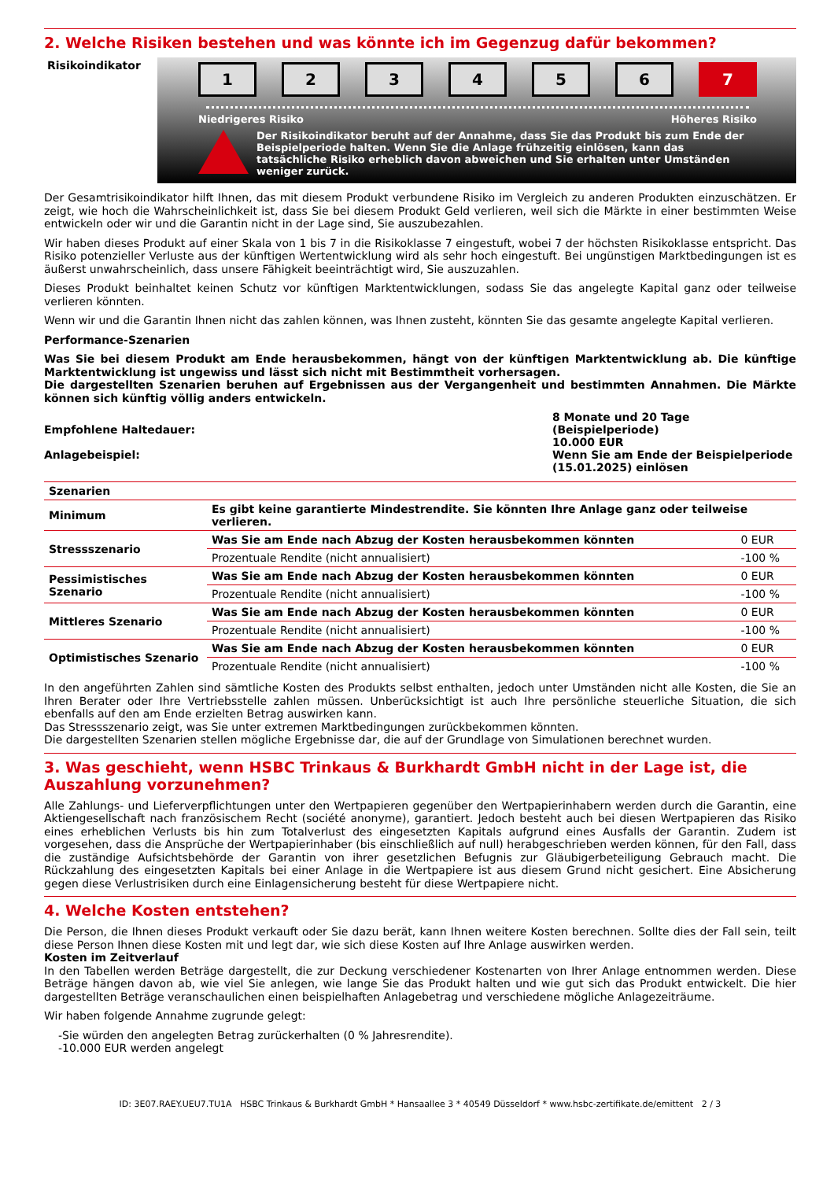2. Welche Risiken bestehen und was könnte ich im Gegenzug dafür bekommen?
Risikoindikator
123456 7
Niedrigeres Risiko Höheres Risiko
Der Risikoindikator beruht auf der Annahme, dass Sie das Produkt bis zum Ende der Beispielperiode halten. Wenn Sie die Anlage frühzeitig einlösen, kann das tatsächliche Risiko erheblich davon abweichen und Sie erhalten unter Umständen weniger zurück.
Der Gesamtrisikoindikator hilft Ihnen, das mit diesem Produkt verbundene Risiko im Vergleich zu anderen Produkten einzuschätzen. Er zeigt, wie hoch die Wahrscheinlichkeit ist, dass Sie bei diesem Produkt Geld verlieren, weil sich die Märkte in einer bestimmten Weise entwickeln oder wir und die Garantin nicht in der Lage sind, Sie auszubezahlen.
Wir haben dieses Produkt auf einer Skala von 1 bis 7 in die Risikoklasse 7 eingestuft, wobei 7 der höchsten Risikoklasse entspricht. Das Risiko potenzieller Verluste aus der künftigen Wertentwicklung wird als sehr hoch eingestuft. Bei ungünstigen Marktbedingungen ist es äußerst unwahrscheinlich, dass unsere Fähigkeit beeinträchtigt wird, Sie auszuzahlen.
Dieses Produkt beinhaltet keinen Schutz vor künftigen Marktentwicklungen, sodass Sie das angelegte Kapital ganz oder teilweise verlieren könnten.
Wenn wir und die Garantin Ihnen nicht das zahlen können, was Ihnen zusteht, könnten Sie das gesamte angelegte Kapital verlieren.
Performance-Szenarien
Was Sie bei diesem Produkt am Ende herausbekommen, hängt von der künftigen Marktentwicklung ab. Die künftige Marktentwicklung ist ungewiss und lässt sich nicht mit Bestimmtheit vorhersagen.
Die dargestellten Szenarien beruhen auf Ergebnissen aus der Vergangenheit und bestimmten Annahmen. Die Märkte können sich künftig völlig anders entwickeln.
| Empfohlene Haltedauer: Anlagebeispiel: | 8 Monate und 20 Tage (Beispielperiode) 10.000 EUR Wenn Sie am Ende der Beispielperiode (15.01.2025) einlösen |
| Szenarien | | |
| --- | --- | --- |
| Minimum | Es gibt keine garantierte Mindestrendite. Sie könnten Ihre Anlage ganz oder teilweise verlieren. | |
| Stressszenario | Was Sie am Ende nach Abzug der Kosten herausbekommen könnten | 0 EUR |
| | Prozentuale Rendite (nicht annualisiert) | -100 % |
| Pessimistisches Szenario | Was Sie am Ende nach Abzug der Kosten herausbekommen könnten | 0 EUR |
| | Prozentuale Rendite (nicht annualisiert) | -100 % |
| Mittleres Szenario | Was Sie am Ende nach Abzug der Kosten herausbekommen könnten | 0 EUR |
| | Prozentuale Rendite (nicht annualisiert) | -100 % |
| Optimistisches Szenario | Was Sie am Ende nach Abzug der Kosten herausbekommen könnten | 0 EUR |
| | Prozentuale Rendite (nicht annualisiert) | -100 % |
In den angeführten Zahlen sind sämtliche Kosten des Produkts selbst enthalten, jedoch unter Umständen nicht alle Kosten, die Sie an Ihren Berater oder Ihre Vertriebsstelle zahlen müssen. Unberücksichtigt ist auch Ihre persönliche steuerliche Situation, die sich ebenfalls auf den am Ende erzielten Betrag auswirken kann.
Das Stressszenario zeigt, was Sie unter extremen Marktbedingungen zurückbekommen könnten.
Die dargestellten Szenarien stellen mögliche Ergebnisse dar, die auf der Grundlage von Simulationen berechnet wurden.
3. Was geschieht, wenn HSBC Trinkaus & Burkhardt GmbH nicht in der Lage ist, die Auszahlung vorzunehmen?
Alle Zahlungs- und Lieferverpflichtungen unter den Wertpapieren gegenüber den Wertpapierinhabern werden durch die Garantin, eine Aktiengesellschaft nach französischem Recht (société anonyme), garantiert. Jedoch besteht auch bei diesen Wertpapieren das Risiko eines erheblichen Verlusts bis hin zum Totalverlust des eingesetzten Kapitals aufgrund eines Ausfalls der Garantin. Zudem ist vorgesehen, dass die Ansprüche der Wertpapierinhaber (bis einschließlich auf null) herabgeschrieben werden können, für den Fall, dass die zuständige Aufsichtsbehörde der Garantin von ihrer gesetzlichen Befugnis zur Gläubigerbeteiligung Gebrauch macht. Die Rückzahlung des eingesetzten Kapitals bei einer Anlage in die Wertpapiere ist aus diesem Grund nicht gesichert. Eine Absicherung gegen diese Verlustrisiken durch eine Einlagensicherung besteht für diese Wertpapiere nicht.
4. Welche Kosten entstehen?
Die Person, die Ihnen dieses Produkt verkauft oder Sie dazu berät, kann Ihnen weitere Kosten berechnen. Sollte dies der Fall sein, teilt diese Person Ihnen diese Kosten mit und legt dar, wie sich diese Kosten auf Ihre Anlage auswirken werden.
Kosten im Zeitverlauf
In den Tabellen werden Beträge dargestellt, die zur Deckung verschiedener Kostenarten von Ihrer Anlage entnommen werden. Diese Beträge hängen davon ab, wie viel Sie anlegen, wie lange Sie das Produkt halten und wie gut sich das Produkt entwickelt. Die hier dargestellten Beträge veranschaulichen einen beispielhaften Anlagebetrag und verschiedene mögliche Anlagezeiträume.
Wir haben folgende Annahme zugrunde gelegt:
-Sie würden den angelegten Betrag zurückerhalten (0 % Jahresrendite).
-10.000 EUR werden angelegt
ID: 3E07.RAEY.UEU7.TU1A HSBC Trinkaus & Burkhardt GmbH * Hansaallee 3 * 40549 Düsseldorf * www.hsbc-zertifikate.de/emittent 2 / 3